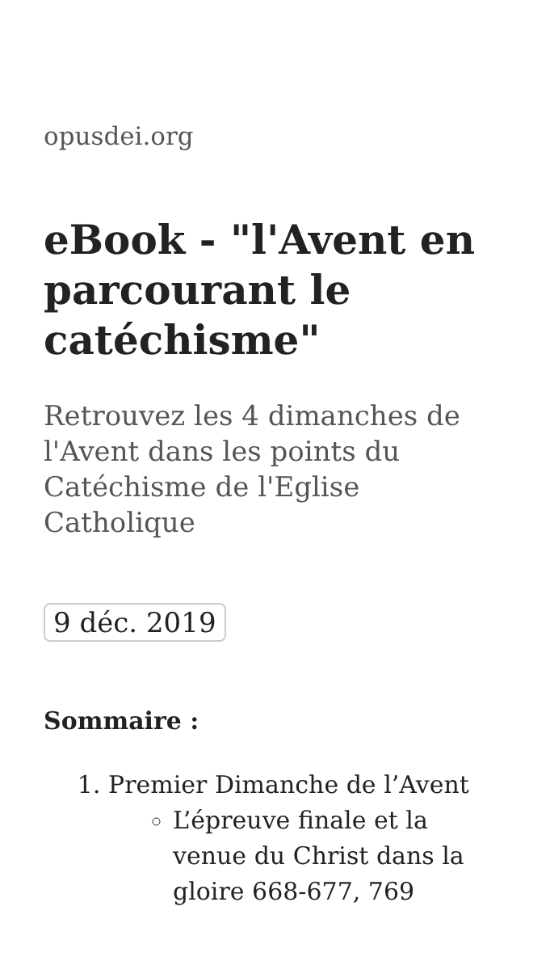opusdei.org
eBook - "l'Avent en parcourant le catéchisme"
Retrouvez les 4 dimanches de l'Avent dans les points du Catéchisme de l'Eglise Catholique
9 déc. 2019
Sommaire :
1. Premier Dimanche de l’Avent
L’épreuve finale et la venue du Christ dans la gloire 668-677, 769